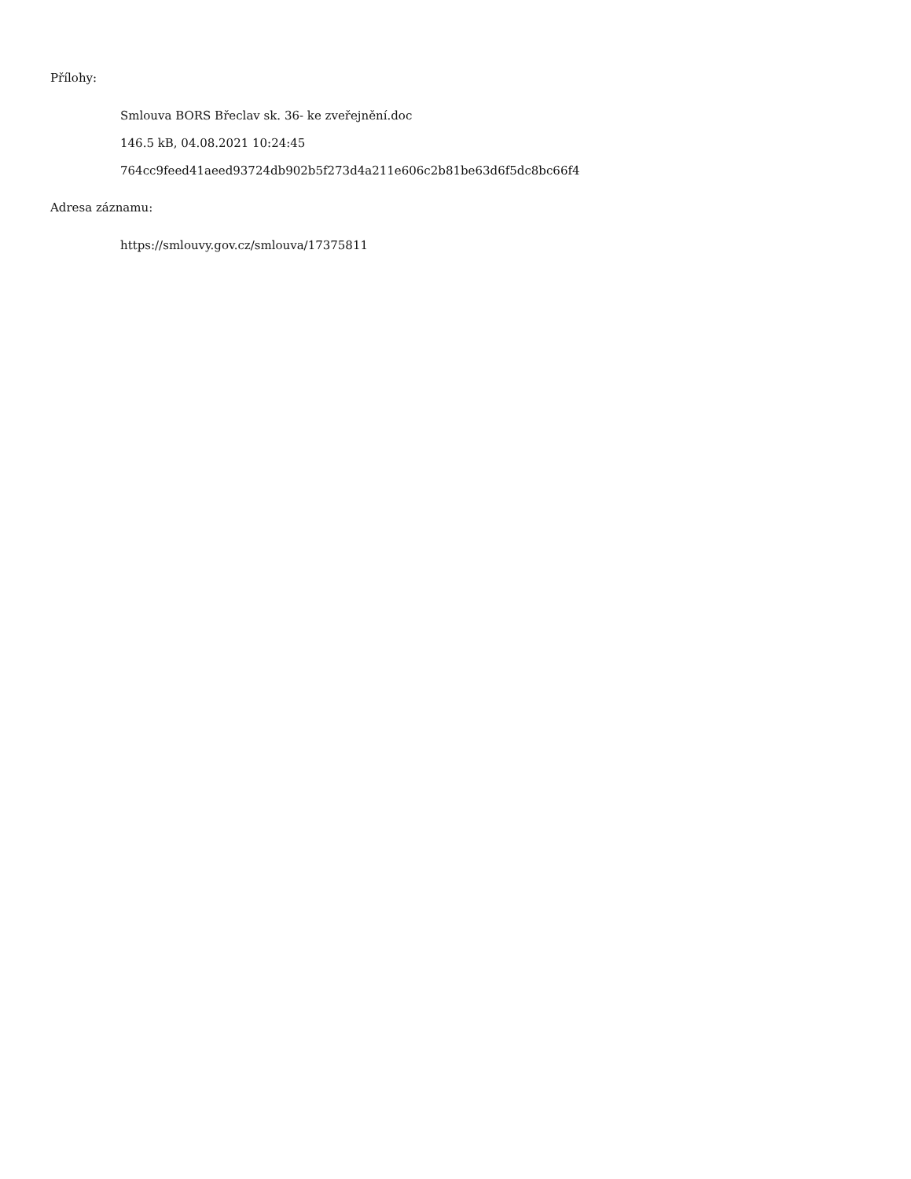Přílohy:
Smlouva BORS Břeclav sk. 36- ke zveřejnění.doc
146.5 kB, 04.08.2021 10:24:45
764cc9feed41aeed93724db902b5f273d4a211e606c2b81be63d6f5dc8bc66f4
Adresa záznamu:
https://smlouvy.gov.cz/smlouva/17375811